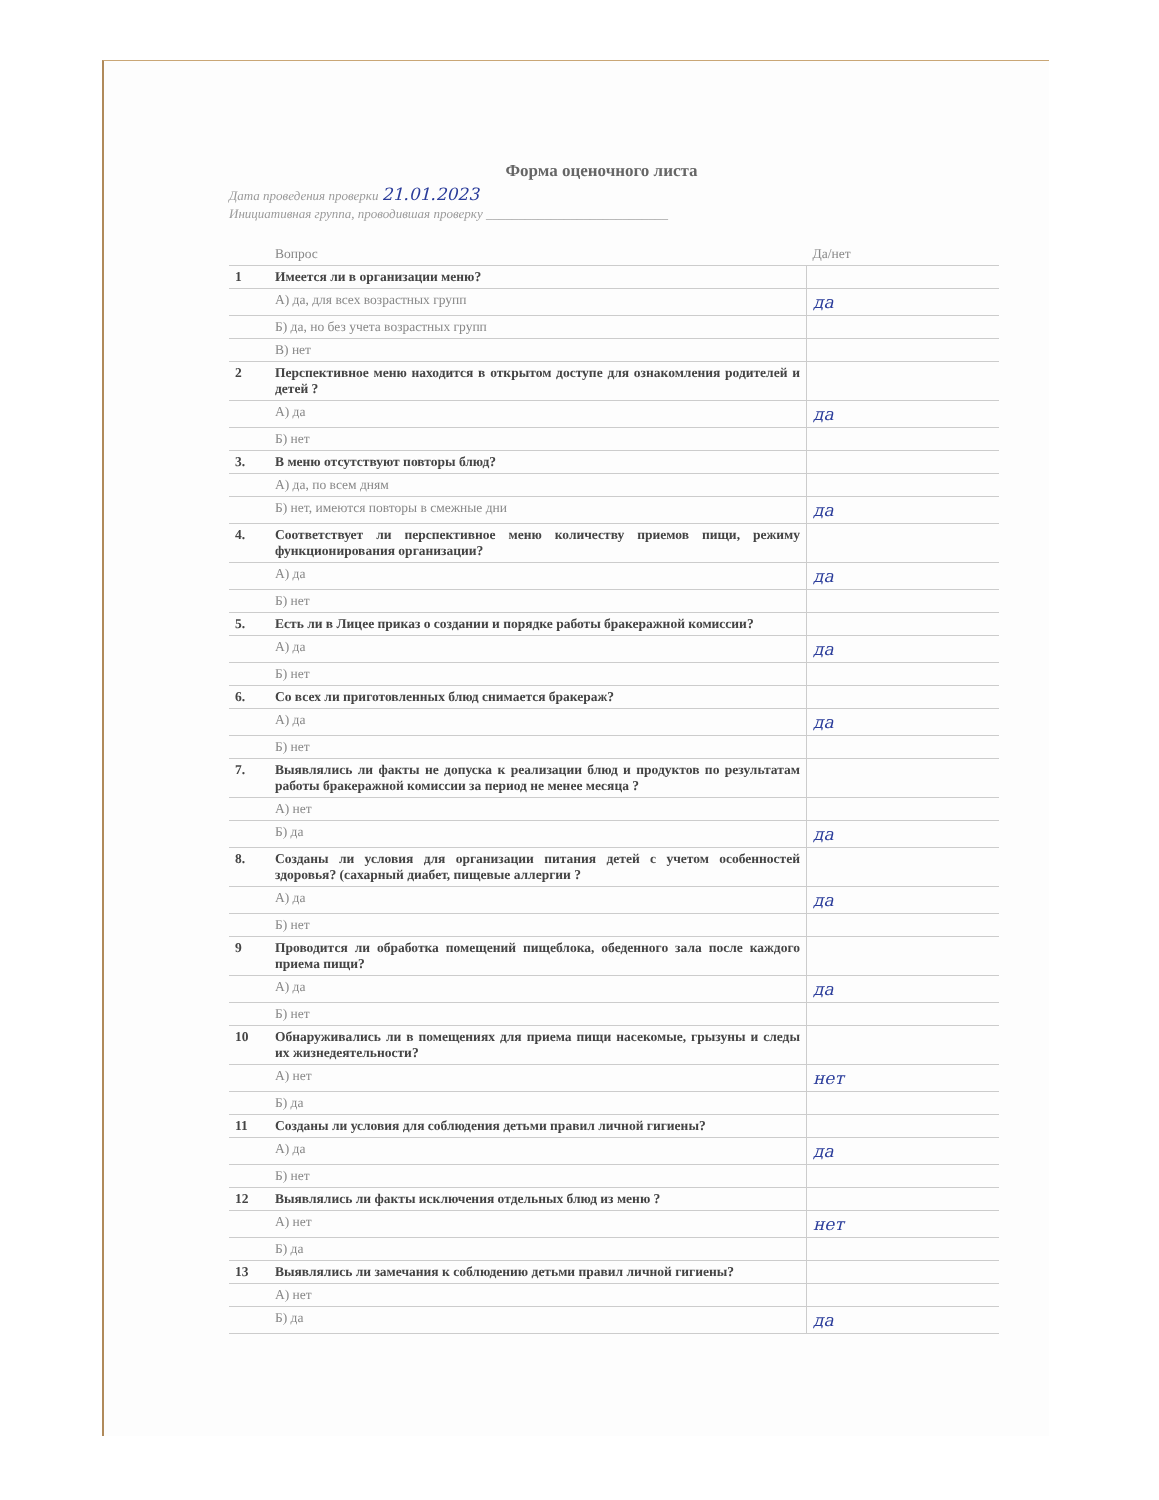Форма оценочного листа
Дата проведения проверки 21.01.2023
Инициативная группа, проводившая проверку ____________________________
| | Вопрос | Да/нет |
| --- | --- | --- |
| 1 | Имеется ли в организации меню? | |
| | А) да, для всех возрастных групп | да |
| | Б) да, но без учета возрастных групп | |
| | В) нет | |
| 2 | Перспективное меню находится в открытом доступе для ознакомления родителей и детей ? | |
| | А) да | да |
| | Б) нет | |
| 3. | В меню отсутствуют повторы блюд? | |
| | А) да, по всем дням | |
| | Б) нет, имеются повторы в смежные дни | да |
| 4. | Соответствует ли перспективное меню количеству приемов пищи, режиму функционирования организации? | |
| | А) да | да |
| | Б) нет | |
| 5. | Есть ли в Лицее приказ о создании и порядке работы бракеражной комиссии? | |
| | А) да | да |
| | Б) нет | |
| 6. | Со всех ли приготовленных блюд снимается бракераж? | |
| | А) да | да |
| | Б) нет | |
| 7. | Выявлялись ли факты не допуска к реализации блюд и продуктов по результатам работы бракеражной комиссии за период не менее месяца ? | |
| | А) нет | |
| | Б) да | да |
| 8. | Созданы ли условия для организации питания детей с учетом особенностей здоровья? (сахарный диабет, пищевые аллергии ? | |
| | А) да | да |
| | Б) нет | |
| 9 | Проводится ли обработка помещений пищеблока, обеденного зала после каждого приема пищи? | |
| | А) да | да |
| | Б) нет | |
| 10 | Обнаруживались ли в помещениях для приема пищи насекомые, грызуны и следы их жизнедеятельности? | |
| | А) нет | нет |
| | Б) да | |
| 11 | Созданы ли условия для соблюдения детьми правил личной гигиены? | |
| | А) да | да |
| | Б) нет | |
| 12 | Выявлялись ли факты исключения отдельных блюд из меню ? | |
| | А) нет | нет |
| | Б) да | |
| 13 | Выявлялись ли замечания к соблюдению детьми правил личной гигиены? | |
| | А) нет | |
| | Б) да | да |